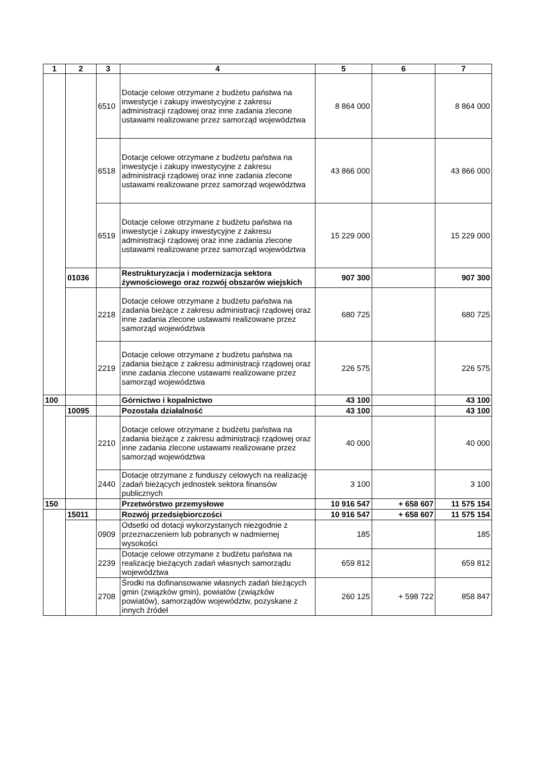| 1 | 2 | 3 | 4 | 5 | 6 | 7 |
| --- | --- | --- | --- | --- | --- | --- |
| | | 6510 | Dotacje celowe otrzymane z budżetu państwa na inwestycje i zakupy inwestycyjne z zakresu administracji rządowej oraz inne zadania zlecone ustawami realizowane przez samorząd województwa | 8 864 000 | | 8 864 000 |
| | | 6518 | Dotacje celowe otrzymane z budżetu państwa na inwestycje i zakupy inwestycyjne z zakresu administracji rządowej oraz inne zadania zlecone ustawami realizowane przez samorząd województwa | 43 866 000 | | 43 866 000 |
| | | 6519 | Dotacje celowe otrzymane z budżetu państwa na inwestycje i zakupy inwestycyjne z zakresu administracji rządowej oraz inne zadania zlecone ustawami realizowane przez samorząd województwa | 15 229 000 | | 15 229 000 |
| | 01036 | | Restrukturyzacja i modernizacja sektora żywnościowego oraz rozwój obszarów wiejskich | 907 300 | | 907 300 |
| | | 2218 | Dotacje celowe otrzymane z budżetu państwa na zadania bieżące z zakresu administracji rządowej oraz inne zadania zlecone ustawami realizowane przez samorząd województwa | 680 725 | | 680 725 |
| | | 2219 | Dotacje celowe otrzymane z budżetu państwa na zadania bieżące z zakresu administracji rządowej oraz inne zadania zlecone ustawami realizowane przez samorząd województwa | 226 575 | | 226 575 |
| 100 | | | Górnictwo i kopalnictwo | 43 100 | | 43 100 |
| | 10095 | | Pozostała działalność | 43 100 | | 43 100 |
| | | 2210 | Dotacje celowe otrzymane z budżetu państwa na zadania bieżące z zakresu administracji rządowej oraz inne zadania zlecone ustawami realizowane przez samorząd województwa | 40 000 | | 40 000 |
| | | 2440 | Dotacje otrzymane z funduszy celowych na realizację zadań bieżących jednostek sektora finansów publicznych | 3 100 | | 3 100 |
| 150 | | | Przetwórstwo przemysłowe | 10 916 547 | + 658 607 | 11 575 154 |
| | 15011 | | Rozwój przedsiębiorczości | 10 916 547 | + 658 607 | 11 575 154 |
| | | 0909 | Odsetki od dotacji wykorzystanych niezgodnie z przeznaczeniem lub pobranych w nadmiernej wysokości | 185 | | 185 |
| | | 2239 | Dotacje celowe otrzymane z budżetu państwa na realizację bieżących zadań własnych samorządu województwa | 659 812 | | 659 812 |
| | | 2708 | Środki na dofinansowanie własnych zadań bieżących gmin (związków gmin), powiatów (związków powiatów), samorządów województw, pozyskane z innych źródeł | 260 125 | + 598 722 | 858 847 |